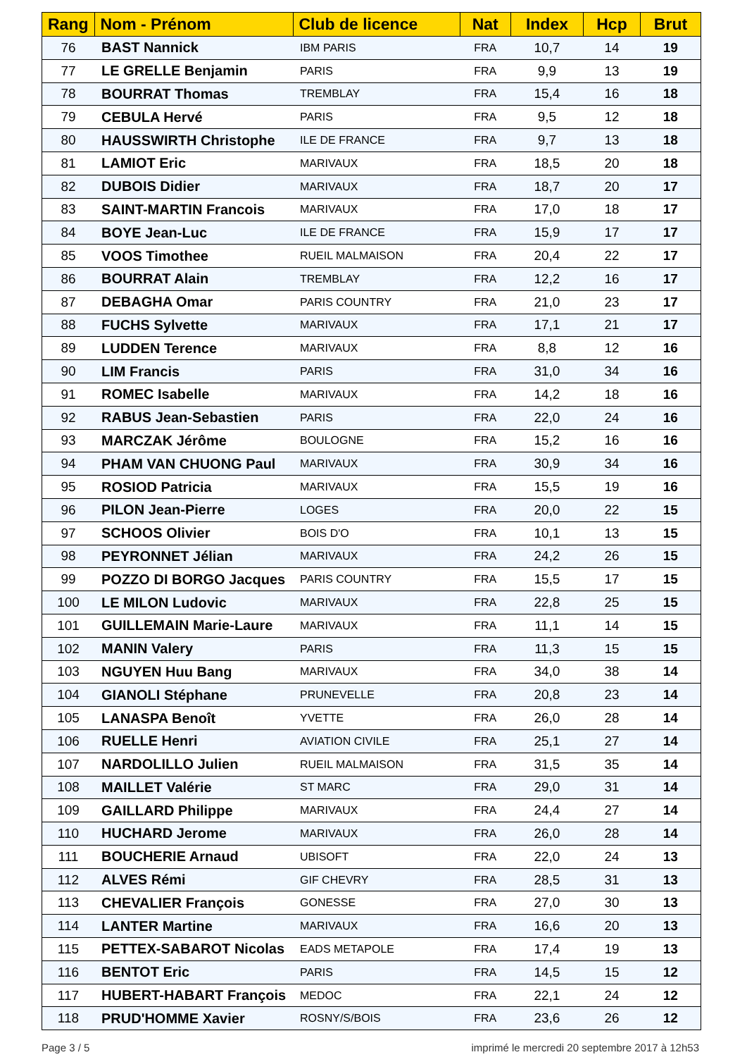| Rang | Nom - Prénom | Club de licence | Nat | Index | Hcp | Brut |
| --- | --- | --- | --- | --- | --- | --- |
| 76 | BAST Nannick | IBM PARIS | FRA | 10,7 | 14 | 19 |
| 77 | LE GRELLE Benjamin | PARIS | FRA | 9,9 | 13 | 19 |
| 78 | BOURRAT Thomas | TREMBLAY | FRA | 15,4 | 16 | 18 |
| 79 | CEBULA Hervé | PARIS | FRA | 9,5 | 12 | 18 |
| 80 | HAUSSWIRTH Christophe | ILE DE FRANCE | FRA | 9,7 | 13 | 18 |
| 81 | LAMIOT Eric | MARIVAUX | FRA | 18,5 | 20 | 18 |
| 82 | DUBOIS Didier | MARIVAUX | FRA | 18,7 | 20 | 17 |
| 83 | SAINT-MARTIN Francois | MARIVAUX | FRA | 17,0 | 18 | 17 |
| 84 | BOYE Jean-Luc | ILE DE FRANCE | FRA | 15,9 | 17 | 17 |
| 85 | VOOS Timothee | RUEIL MALMAISON | FRA | 20,4 | 22 | 17 |
| 86 | BOURRAT Alain | TREMBLAY | FRA | 12,2 | 16 | 17 |
| 87 | DEBAGHA Omar | PARIS COUNTRY | FRA | 21,0 | 23 | 17 |
| 88 | FUCHS Sylvette | MARIVAUX | FRA | 17,1 | 21 | 17 |
| 89 | LUDDEN Terence | MARIVAUX | FRA | 8,8 | 12 | 16 |
| 90 | LIM Francis | PARIS | FRA | 31,0 | 34 | 16 |
| 91 | ROMEC Isabelle | MARIVAUX | FRA | 14,2 | 18 | 16 |
| 92 | RABUS Jean-Sebastien | PARIS | FRA | 22,0 | 24 | 16 |
| 93 | MARCZAK Jérôme | BOULOGNE | FRA | 15,2 | 16 | 16 |
| 94 | PHAM VAN CHUONG Paul | MARIVAUX | FRA | 30,9 | 34 | 16 |
| 95 | ROSIOD Patricia | MARIVAUX | FRA | 15,5 | 19 | 16 |
| 96 | PILON Jean-Pierre | LOGES | FRA | 20,0 | 22 | 15 |
| 97 | SCHOOS Olivier | BOIS D'O | FRA | 10,1 | 13 | 15 |
| 98 | PEYRONNET Jélian | MARIVAUX | FRA | 24,2 | 26 | 15 |
| 99 | POZZO DI BORGO Jacques | PARIS COUNTRY | FRA | 15,5 | 17 | 15 |
| 100 | LE MILON Ludovic | MARIVAUX | FRA | 22,8 | 25 | 15 |
| 101 | GUILLEMAIN Marie-Laure | MARIVAUX | FRA | 11,1 | 14 | 15 |
| 102 | MANIN Valery | PARIS | FRA | 11,3 | 15 | 15 |
| 103 | NGUYEN Huu Bang | MARIVAUX | FRA | 34,0 | 38 | 14 |
| 104 | GIANOLI Stéphane | PRUNEVELLE | FRA | 20,8 | 23 | 14 |
| 105 | LANASPA Benoît | YVETTE | FRA | 26,0 | 28 | 14 |
| 106 | RUELLE Henri | AVIATION CIVILE | FRA | 25,1 | 27 | 14 |
| 107 | NARDOLILLO Julien | RUEIL MALMAISON | FRA | 31,5 | 35 | 14 |
| 108 | MAILLET Valérie | ST MARC | FRA | 29,0 | 31 | 14 |
| 109 | GAILLARD Philippe | MARIVAUX | FRA | 24,4 | 27 | 14 |
| 110 | HUCHARD Jerome | MARIVAUX | FRA | 26,0 | 28 | 14 |
| 111 | BOUCHERIE Arnaud | UBISOFT | FRA | 22,0 | 24 | 13 |
| 112 | ALVES Rémi | GIF CHEVRY | FRA | 28,5 | 31 | 13 |
| 113 | CHEVALIER François | GONESSE | FRA | 27,0 | 30 | 13 |
| 114 | LANTER Martine | MARIVAUX | FRA | 16,6 | 20 | 13 |
| 115 | PETTEX-SABAROT Nicolas | EADS METAPOLE | FRA | 17,4 | 19 | 13 |
| 116 | BENTOT Eric | PARIS | FRA | 14,5 | 15 | 12 |
| 117 | HUBERT-HABART François | MEDOC | FRA | 22,1 | 24 | 12 |
| 118 | PRUD'HOMME Xavier | ROSNY/S/BOIS | FRA | 23,6 | 26 | 12 |
Page 3 / 5
imprimé le mercredi 20 septembre 2017 à 12h53